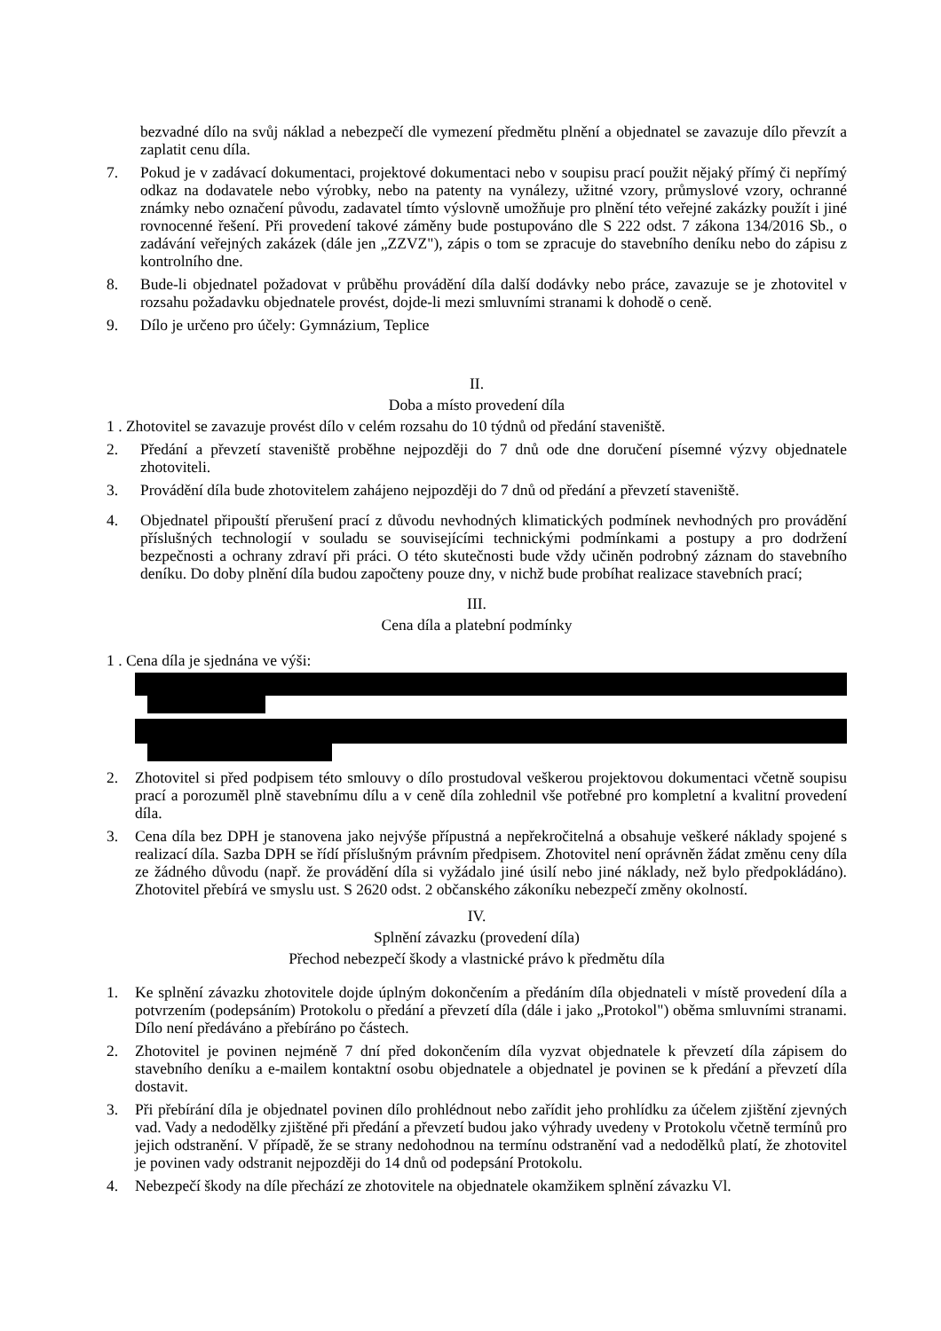bezvadné dílo na svůj náklad a nebezpečí dle vymezení předmětu plnění a objednatel se zavazuje dílo převzít a zaplatit cenu díla.
7. Pokud je v zadávací dokumentaci, projektové dokumentaci nebo v soupisu prací použit nějaký přímý či nepřímý odkaz na dodavatele nebo výrobky, nebo na patenty na vynálezy, užitné vzory, průmyslové vzory, ochranné známky nebo označení původu, zadavatel tímto výslovně umožňuje pro plnění této veřejné zakázky použít i jiné rovnocenné řešení. Při provedení takové záměny bude postupováno dle S 222 odst. 7 zákona 134/2016 Sb., o zadávání veřejných zakázek (dále jen „ZZVZ"), zápis o tom se zpracuje do stavebního deníku nebo do zápisu z kontrolního dne.
8. Bude-li objednatel požadovat v průběhu provádění díla další dodávky nebo práce, zavazuje se je zhotovitel v rozsahu požadavku objednatele provést, dojde-li mezi smluvními stranami k dohodě o ceně.
9. Dílo je určeno pro účely: Gymnázium, Teplice
II.
Doba a místo provedení díla
1 . Zhotovitel se zavazuje provést dílo v celém rozsahu do 10 týdnů od předání staveniště.
2. Předání a převzetí staveniště proběhne nejpozději do 7 dnů ode dne doručení písemné výzvy objednatele zhotoviteli.
3. Provádění díla bude zhotovitelem zahájeno nejpozději do 7 dnů od předání a převzetí staveniště.
4. Objednatel připouští přerušení prací z důvodu nevhodných klimatických podmínek nevhodných pro provádění příslušných technologií v souladu se souvisejícími technickými podmínkami a postupy a pro dodržení bezpečnosti a ochrany zdraví při práci. O této skutečnosti bude vždy učiněn podrobný záznam do stavebního deníku. Do doby plnění díla budou započteny pouze dny, v nichž bude probíhat realizace stavebních prací;
III.
Cena díla a platební podmínky
1 . Cena díla je sjednána ve výši:
2. Zhotovitel si před podpisem této smlouvy o dílo prostudoval veškerou projektovou dokumentaci včetně soupisu prací a porozuměl plně stavebnímu dílu a v ceně díla zohlednil vše potřebné pro kompletní a kvalitní provedení díla.
3. Cena díla bez DPH je stanovena jako nejvýše přípustná a nepřekročitelná a obsahuje veškeré náklady spojené s realizací díla. Sazba DPH se řídí příslušným právním předpisem. Zhotovitel není oprávněn žádat změnu ceny díla ze žádného důvodu (např. že provádění díla si vyžádalo jiné úsilí nebo jiné náklady, než bylo předpokládáno). Zhotovitel přebírá ve smyslu ust. S 2620 odst. 2 občanského zákoníku nebezpečí změny okolností.
IV.
Splnění závazku (provedení díla)
Přechod nebezpečí škody a vlastnické právo k předmětu díla
1. Ke splnění závazku zhotovitele dojde úplným dokončením a předáním díla objednateli v místě provedení díla a potvrzením (podepsáním) Protokolu o předání a převzetí díla (dále i jako „Protokol") oběma smluvními stranami. Dílo není předáváno a přebíráno po částech.
2. Zhotovitel je povinen nejméně 7 dní před dokončením díla vyzvat objednatele k převzetí díla zápisem do stavebního deníku a e-mailem kontaktní osobu objednatele a objednatel je povinen se k předání a převzetí díla dostavit.
3. Při přebírání díla je objednatel povinen dílo prohlédnout nebo zařídit jeho prohlídku za účelem zjištění zjevných vad. Vady a nedodělky zjištěné při předání a převzetí budou jako výhrady uvedeny v Protokolu včetně termínů pro jejich odstranění. V případě, že se strany nedohodnou na termínu odstranění vad a nedodělků platí, že zhotovitel je povinen vady odstranit nejpozději do 14 dnů od podepsání Protokolu.
4. Nebezpečí škody na díle přechází ze zhotovitele na objednatele okamžikem splnění závazku Vl.